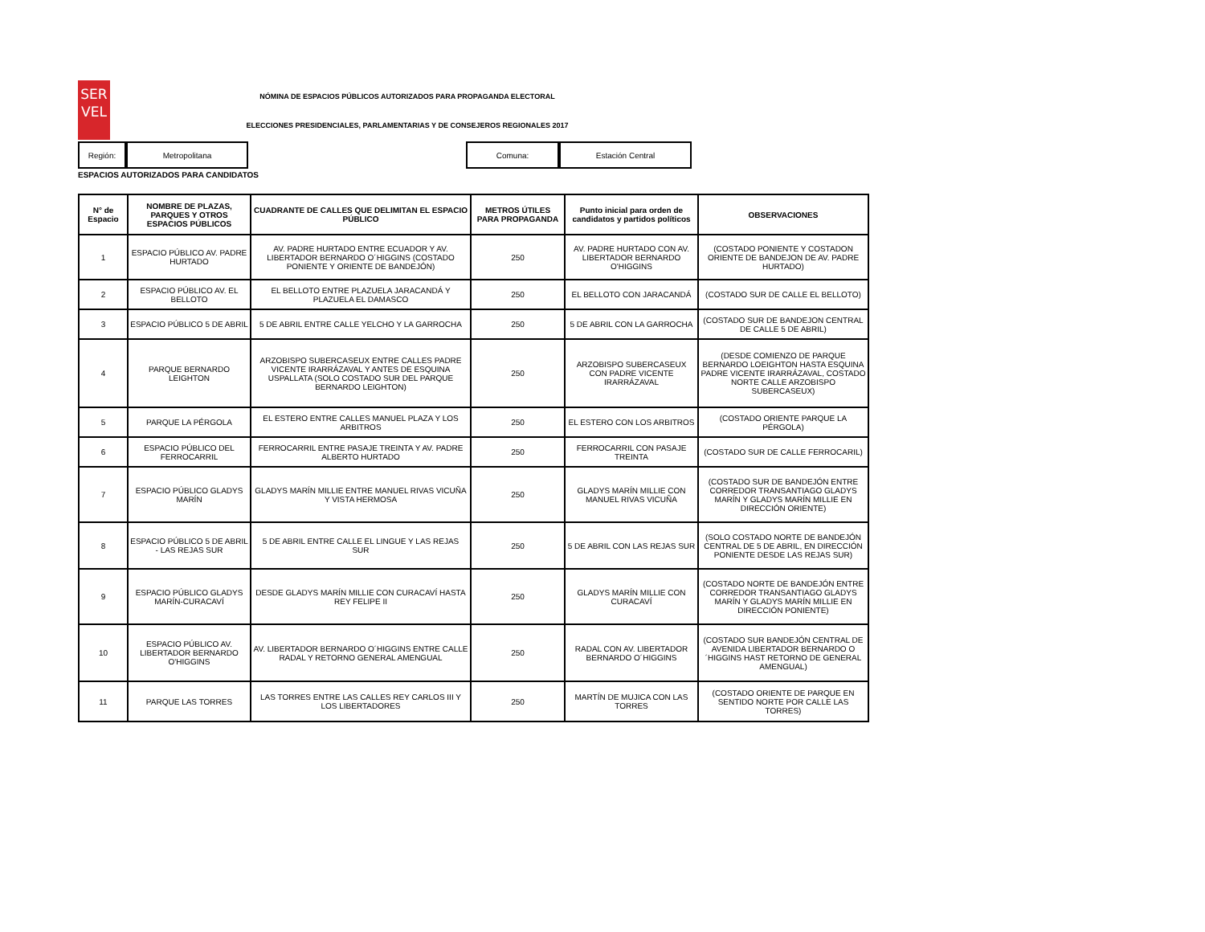SER
VEL
NÓMINA DE ESPACIOS PÚBLICOS AUTORIZADOS PARA PROPAGANDA ELECTORAL
ELECCIONES PRESIDENCIALES, PARLAMENTARIAS Y DE CONSEJEROS REGIONALES 2017
Región: Metropolitana Comuna: Estación Central
ESPACIOS AUTORIZADOS PARA CANDIDATOS
| N° de Espacio | NOMBRE DE PLAZAS, PARQUES Y OTROS ESPACIOS PÚBLICOS | CUADRANTE DE CALLES QUE DELIMITAN EL ESPACIO PÚBLICO | METROS ÚTILES PARA PROPAGANDA | Punto inicial para orden de candidatos y partidos políticos | OBSERVACIONES |
| --- | --- | --- | --- | --- | --- |
| 1 | ESPACIO PÚBLICO AV. PADRE HURTADO | AV. PADRE HURTADO ENTRE ECUADOR Y AV. LIBERTADOR BERNARDO O´HIGGINS (COSTADO PONIENTE Y ORIENTE DE BANDEJÓN) | 250 | AV. PADRE HURTADO CON AV. LIBERTADOR BERNARDO O'HIGGINS | (COSTADO PONIENTE Y COSTADON ORIENTE DE BANDEJON DE AV. PADRE HURTADO) |
| 2 | ESPACIO PÚBLICO AV. EL BELLOTO | EL BELLOTO ENTRE PLAZUELA JARACANDÁ Y PLAZUELA EL DAMASCO | 250 | EL BELLOTO CON JARACANDÁ | (COSTADO SUR DE CALLE EL BELLOTO) |
| 3 | ESPACIO PÚBLICO 5 DE ABRIL | 5 DE ABRIL ENTRE CALLE YELCHO Y LA GARROCHA | 250 | 5 DE ABRIL CON LA GARROCHA | (COSTADO SUR DE BANDEJON CENTRAL DE CALLE 5 DE ABRIL) |
| 4 | PARQUE BERNARDO LEIGHTON | ARZOBISPO SUBERCASEUX ENTRE CALLES PADRE VICENTE IRARRÁZAVAL Y ANTES DE ESQUINA USPALLATA (SOLO COSTADO SUR DEL PARQUE BERNARDO LEIGHTON) | 250 | ARZOBISPO SUBERCASEUX CON PADRE VICENTE IRARRÁZAVAL | (DESDE COMIENZO DE PARQUE BERNARDO LOEIGHTON HASTA ESQUINA PADRE VICENTE IRARRÁZAVAL, COSTADO NORTE CALLE ARZOBISPO SUBERCASEUX) |
| 5 | PARQUE LA PÉRGOLA | EL ESTERO ENTRE CALLES MANUEL PLAZA Y LOS ARBITROS | 250 | EL ESTERO CON LOS ARBITROS | (COSTADO ORIENTE PARQUE LA PÉRGOLA) |
| 6 | ESPACIO PÚBLICO DEL FERROCARRIL | FERROCARRIL ENTRE PASAJE TREINTA Y AV. PADRE ALBERTO HURTADO | 250 | FERROCARRIL CON PASAJE TREINTA | (COSTADO SUR DE CALLE FERROCARIL) |
| 7 | ESPACIO PÚBLICO GLADYS MARÍN | GLADYS MARÍN MILLIE ENTRE MANUEL RIVAS VICUÑA Y VISTA HERMOSA | 250 | GLADYS MARÍN MILLIE CON MANUEL RIVAS VICUÑA | (COSTADO SUR DE BANDEJÓN ENTRE CORREDOR TRANSANTIAGO GLADYS MARÍN Y GLADYS MARÍN MILLIE EN DIRECCIÓN ORIENTE) |
| 8 | ESPACIO PÚBLICO 5 DE ABRIL - LAS REJAS SUR | 5 DE ABRIL ENTRE CALLE EL LINGUE Y LAS REJAS SUR | 250 | 5 DE ABRIL CON LAS REJAS SUR | (SOLO COSTADO NORTE DE BANDEJÓN CENTRAL DE 5 DE ABRIL, EN DIRECCIÓN PONIENTE DESDE LAS REJAS SUR) |
| 9 | ESPACIO PÚBLICO GLADYS MARÍN-CURACAVÍ | DESDE GLADYS MARÍN MILLIE CON CURACAVÍ HASTA REY FELIPE II | 250 | GLADYS MARÍN MILLIE CON CURACAVÍ | (COSTADO NORTE DE BANDEJÓN ENTRE CORREDOR TRANSANTIAGO GLADYS MARÍN Y GLADYS MARÍN MILLIE EN DIRECCIÓN PONIENTE) |
| 10 | ESPACIO PÚBLICO AV. LIBERTADOR BERNARDO O'HIGGINS | AV. LIBERTADOR BERNARDO O´HIGGINS ENTRE CALLE RADAL Y RETORNO GENERAL AMENGUAL | 250 | RADAL CON AV. LIBERTADOR BERNARDO O´HIGGINS | (COSTADO SUR BANDEJÓN CENTRAL DE AVENIDA LIBERTADOR BERNARDO O´HIGGINS HAST RETORNO DE GENERAL AMENGUAL) |
| 11 | PARQUE LAS TORRES | LAS TORRES ENTRE LAS CALLES REY CARLOS III Y LOS LIBERTADORES | 250 | MARTÍN DE MUJICA CON LAS TORRES | (COSTADO ORIENTE DE PARQUE EN SENTIDO NORTE POR CALLE LAS TORRES) |